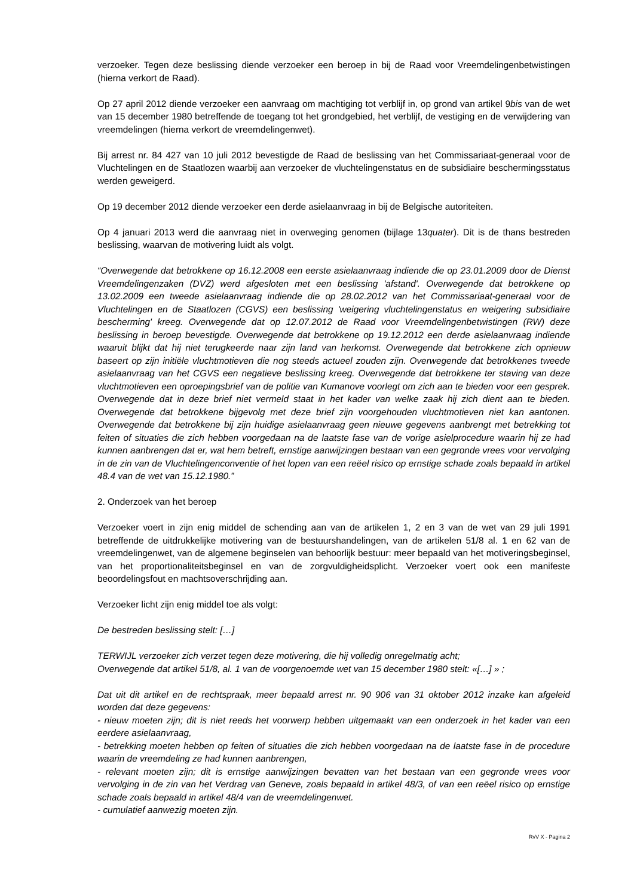verzoeker. Tegen deze beslissing diende verzoeker een beroep in bij de Raad voor Vreemdelingenbetwistingen (hierna verkort de Raad).
Op 27 april 2012 diende verzoeker een aanvraag om machtiging tot verblijf in, op grond van artikel 9bis van de wet van 15 december 1980 betreffende de toegang tot het grondgebied, het verblijf, de vestiging en de verwijdering van vreemdelingen (hierna verkort de vreemdelingenwet).
Bij arrest nr. 84 427 van 10 juli 2012 bevestigde de Raad de beslissing van het Commissariaat-generaal voor de Vluchtelingen en de Staatlozen waarbij aan verzoeker de vluchtelingenstatus en de subsidiaire beschermingsstatus werden geweigerd.
Op 19 december 2012 diende verzoeker een derde asielaanvraag in bij de Belgische autoriteiten.
Op 4 januari 2013 werd die aanvraag niet in overweging genomen (bijlage 13quater). Dit is de thans bestreden beslissing, waarvan de motivering luidt als volgt.
“Overwegende dat betrokkene op 16.12.2008 een eerste asielaanvraag indiende die op 23.01.2009 door de Dienst Vreemdelingenzaken (DVZ) werd afgesloten met een beslissing 'afstand'. Overwegende dat betrokkene op 13.02.2009 een tweede asielaanvraag indiende die op 28.02.2012 van het Commissariaat-generaal voor de Vluchtelingen en de Staatlozen (CGVS) een beslissing 'weigering vluchtelingenstatus en weigering subsidiaire bescherming' kreeg. Overwegende dat op 12.07.2012 de Raad voor Vreemdelingenbetwistingen (RW) deze beslissing in beroep bevestigde. Overwegende dat betrokkene op 19.12.2012 een derde asielaanvraag indiende waaruit blijkt dat hij niet terugkeerde naar zijn land van herkomst. Overwegende dat betrokkene zich opnieuw baseert op zijn initiële vluchtmotieven die nog steeds actueel zouden zijn. Overwegende dat betrokkenes tweede asielaanvraag van het CGVS een negatieve beslissing kreeg. Overwegende dat betrokkene ter staving van deze vluchtmotieven een oproepingsbrief van de politie van Kumanove voorlegt om zich aan te bieden voor een gesprek. Overwegende dat in deze brief niet vermeld staat in het kader van welke zaak hij zich dient aan te bieden. Overwegende dat betrokkene bijgevolg met deze brief zijn voorgehouden vluchtmotieven niet kan aantonen. Overwegende dat betrokkene bij zijn huidige asielaanvraag geen nieuwe gegevens aanbrengt met betrekking tot feiten of situaties die zich hebben voorgedaan na de laatste fase van de vorige asielprocedure waarin hij ze had kunnen aanbrengen dat er, wat hem betreft, ernstige aanwijzingen bestaan van een gegronde vrees voor vervolging in de zin van de Vluchtelingenconventie of het lopen van een reëel risico op ernstige schade zoals bepaald in artikel 48.4 van de wet van 15.12.1980.”
2. Onderzoek van het beroep
Verzoeker voert in zijn enig middel de schending aan van de artikelen 1, 2 en 3 van de wet van 29 juli 1991 betreffende de uitdrukkelijke motivering van de bestuurshandelingen, van de artikelen 51/8 al. 1 en 62 van de vreemdelingenwet, van de algemene beginselen van behoorlijk bestuur: meer bepaald van het motiveringsbeginsel, van het proportionaliteitsbeginsel en van de zorgvuldigheidsplicht. Verzoeker voert ook een manifeste beoordelingsfout en machtsoverschrijding aan.
Verzoeker licht zijn enig middel toe als volgt:
De bestreden beslissing stelt: […]
TERWIJL verzoeker zich verzet tegen deze motivering, die hij volledig onregelmatig acht;
Overwegende dat artikel 51/8, al. 1 van de voorgenoemde wet van 15 december 1980 stelt: «[…] » ;
Dat uit dit artikel en de rechtspraak, meer bepaald arrest nr. 90 906 van 31 oktober 2012 inzake kan afgeleid worden dat deze gegevens:
- nieuw moeten zijn; dit is niet reeds het voorwerp hebben uitgemaakt van een onderzoek in het kader van een eerdere asielaanvraag,
- betrekking moeten hebben op feiten of situaties die zich hebben voorgedaan na de laatste fase in de procedure waarin de vreemdeling ze had kunnen aanbrengen,
- relevant moeten zijn; dit is ernstige aanwijzingen bevatten van het bestaan van een gegronde vrees voor vervolging in de zin van het Verdrag van Geneve, zoals bepaald in artikel 48/3, of van een reëel risico op ernstige schade zoals bepaald in artikel 48/4 van de vreemdelingenwet.
- cumulatief aanwezig moeten zijn.
RvV X - Pagina 2